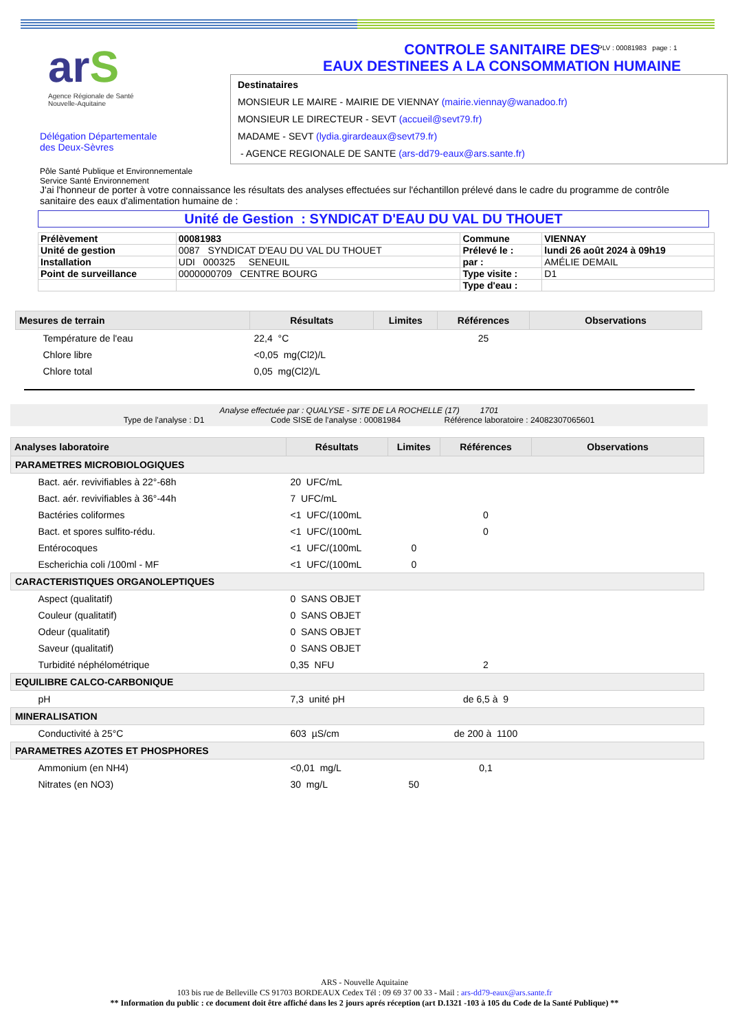PLV : 00081983 page : 1
arS
Agence Régionale de Santé
Nouvelle-Aquitaine
CONTROLE SANITAIRE DES
EAUX DESTINEES A LA CONSOMMATION HUMAINE
Destinataires
MONSIEUR LE MAIRE - MAIRIE DE VIENNAY (mairie.viennay@wanadoo.fr)
MONSIEUR LE DIRECTEUR - SEVT (accueil@sevt79.fr)
MADAME - SEVT (lydia.girardeaux@sevt79.fr)
- AGENCE REGIONALE DE SANTE (ars-dd79-eaux@ars.sante.fr)
Délégation Départementale
des Deux-Sèvres
Pôle Santé Publique et Environnementale
Service Santé Environnement
J'ai l'honneur de porter à votre connaissance les résultats des analyses effectuées sur l'échantillon prélevé dans le cadre du programme de contrôle sanitaire des eaux d'alimentation humaine de :
Unité de Gestion : SYNDICAT D'EAU DU VAL DU THOUET
| Prélèvement | 00081983 | Commune | VIENNAY |
| Unité de gestion | 0087 SYNDICAT D'EAU DU VAL DU THOUET | Prélevé le : | lundi 26 août 2024 à 09h19 |
| Installation | UDI 000325 SENEUIL | par : | AMÉLIE DEMAIL |
| Point de surveillance | 0000000709 CENTRE BOURG | Type visite : | D1 |
| | | Type d'eau : | |
| Mesures de terrain | Résultats | Limites | Références | Observations |
| --- | --- | --- | --- | --- |
| Température de l'eau | 22,4 °C | | 25 | |
| Chlore libre | <0,05 mg(Cl2)/L | | | |
| Chlore total | 0,05 mg(Cl2)/L | | | |
Analyse effectuée par : QUALYSE - SITE DE LA ROCHELLE (17) 1701
Type de l'analyse : D1 Code SISE de l'analyse : 00081984 Référence laboratoire : 24082307065601
| Analyses laboratoire | Résultats | Limites | Références | Observations |
| --- | --- | --- | --- | --- |
| PARAMETRES MICROBIOLOGIQUES | | | | |
| Bact. aér. revivifiables à 22°-68h | 20 UFC/mL | | | |
| Bact. aér. revivifiables à 36°-44h | 7 UFC/mL | | | |
| Bactéries coliformes | <1 UFC/(100mL | | 0 | |
| Bact. et spores sulfito-rédu. | <1 UFC/(100mL | | 0 | |
| Entérocoques | <1 UFC/(100mL | 0 | | |
| Escherichia coli /100ml - MF | <1 UFC/(100mL | 0 | | |
| CARACTERISTIQUES ORGANOLEPTIQUES | | | | |
| Aspect (qualitatif) | 0 SANS OBJET | | | |
| Couleur (qualitatif) | 0 SANS OBJET | | | |
| Odeur (qualitatif) | 0 SANS OBJET | | | |
| Saveur (qualitatif) | 0 SANS OBJET | | | |
| Turbidité néphélométrique | 0,35 NFU | | 2 | |
| EQUILIBRE CALCO-CARBONIQUE | | | | |
| pH | 7,3 unité pH | | de 6,5 à 9 | |
| MINERALISATION | | | | |
| Conductivité à 25°C | 603 µS/cm | | de 200 à 1100 | |
| PARAMETRES AZOTES ET PHOSPHORES | | | | |
| Ammonium (en NH4) | <0,01 mg/L | | 0,1 | |
| Nitrates (en NO3) | 30 mg/L | 50 | | |
ARS - Nouvelle Aquitaine
103 bis rue de Belleville CS 91703 BORDEAUX Cedex Tél : 09 69 37 00 33 - Mail : ars-dd79-eaux@ars.sante.fr
** Information du public : ce document doit être affiché dans les 2 jours aprés réception (art D.1321 -103 à 105 du Code de la Santé Publique) **